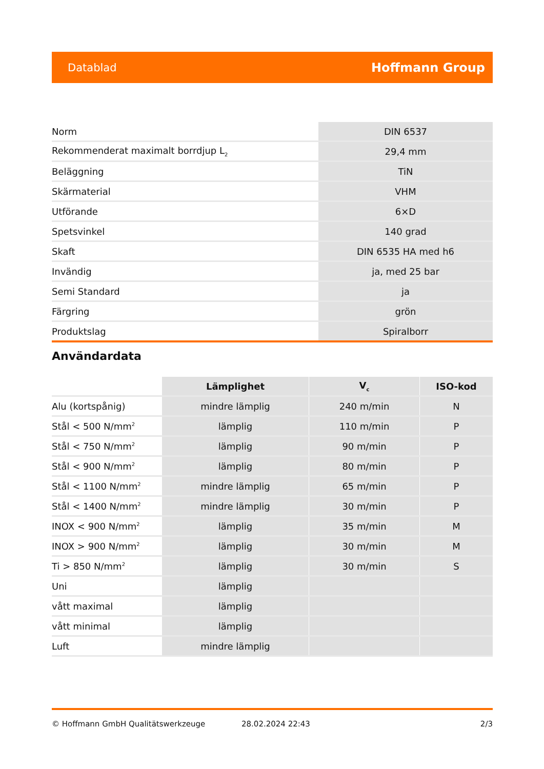Datablad Hoffmann Group
| Norm | DIN 6537 |
| Rekommenderat maximalt borrdjup L<sub>2</sub> | 29,4 mm |
| Beläggning | TiN |
| Skärmaterial | VHM |
| Utförande | 6×D |
| Spetsvinkel | 140 grad |
| Skaft | DIN 6535 HA med h6 |
| Invändig | ja, med 25 bar |
| Semi Standard | ja |
| Färgring | grön |
| Produktslag | Spiralborr |
Användardata
| | Lämplighet | V<sub>c</sub> | ISO-kod |
| --- | --- | --- | --- |
| Alu (kortspånig) | mindre lämplig | 240 m/min | N |
| Stål < 500 N/mm<sup>2</sup> | lämplig | 110 m/min | P |
| Stål < 750 N/mm<sup>2</sup> | lämplig | 90 m/min | P |
| Stål < 900 N/mm<sup>2</sup> | lämplig | 80 m/min | P |
| Stål < 1100 N/mm<sup>2</sup> | mindre lämplig | 65 m/min | P |
| Stål < 1400 N/mm<sup>2</sup> | mindre lämplig | 30 m/min | P |
| INOX < 900 N/mm<sup>2</sup> | lämplig | 35 m/min | M |
| INOX > 900 N/mm<sup>2</sup> | lämplig | 30 m/min | M |
| Ti > 850 N/mm<sup>2</sup> | lämplig | 30 m/min | S |
| Uni | lämplig | | |
| vått maximal | lämplig | | |
| vått minimal | lämplig | | |
| Luft | mindre lämplig | | |
© Hoffmann GmbH Qualitätswerkzeuge 28.02.2024 22:43 2/3